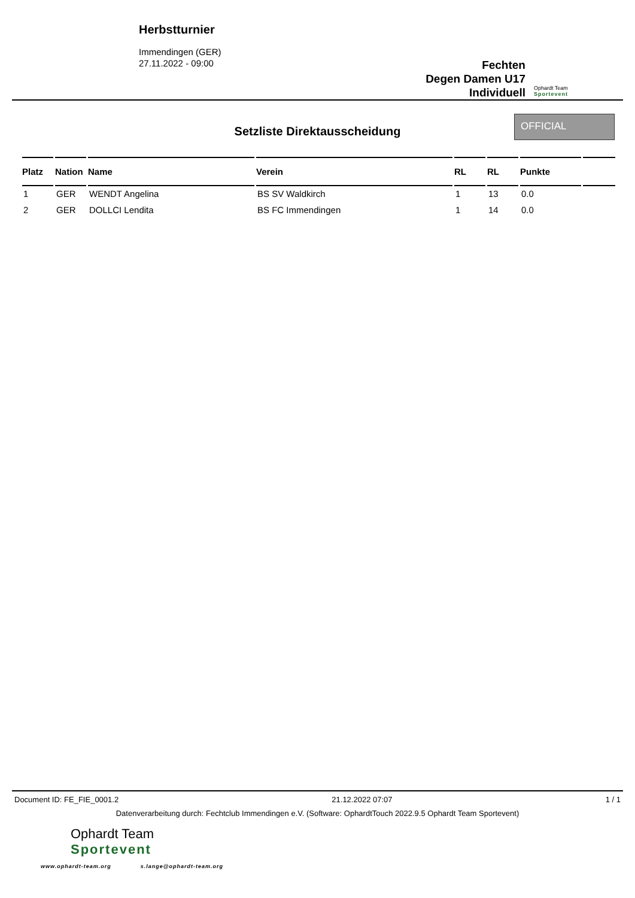Herbstturnier
Immendingen (GER)
27.11.2022 - 09:00
Fechten
Degen Damen U17
Individuell
Ophardt Team
Sportevent
Setzliste Direktausscheidung
OFFICIAL
| Platz | Nation | Name | Verein | RL | RL | Punkte | |
| --- | --- | --- | --- | --- | --- | --- | --- |
| 1 | GER | WENDT Angelina | BS SV Waldkirch | 1 | 13 | 0.0 | |
| 2 | GER | DOLLCI Lendita | BS FC Immendingen | 1 | 14 | 0.0 | |
Document ID: FE_FIE_0001.2 21.12.2022 07:07 1 / 1
Datenverarbeitung durch: Fechtclub Immendingen e.V. (Software: OphardtTouch 2022.9.5 Ophardt Team Sportevent)
Ophardt Team
Sportevent
www.ophardt-team.org s.lange@ophardt-team.org